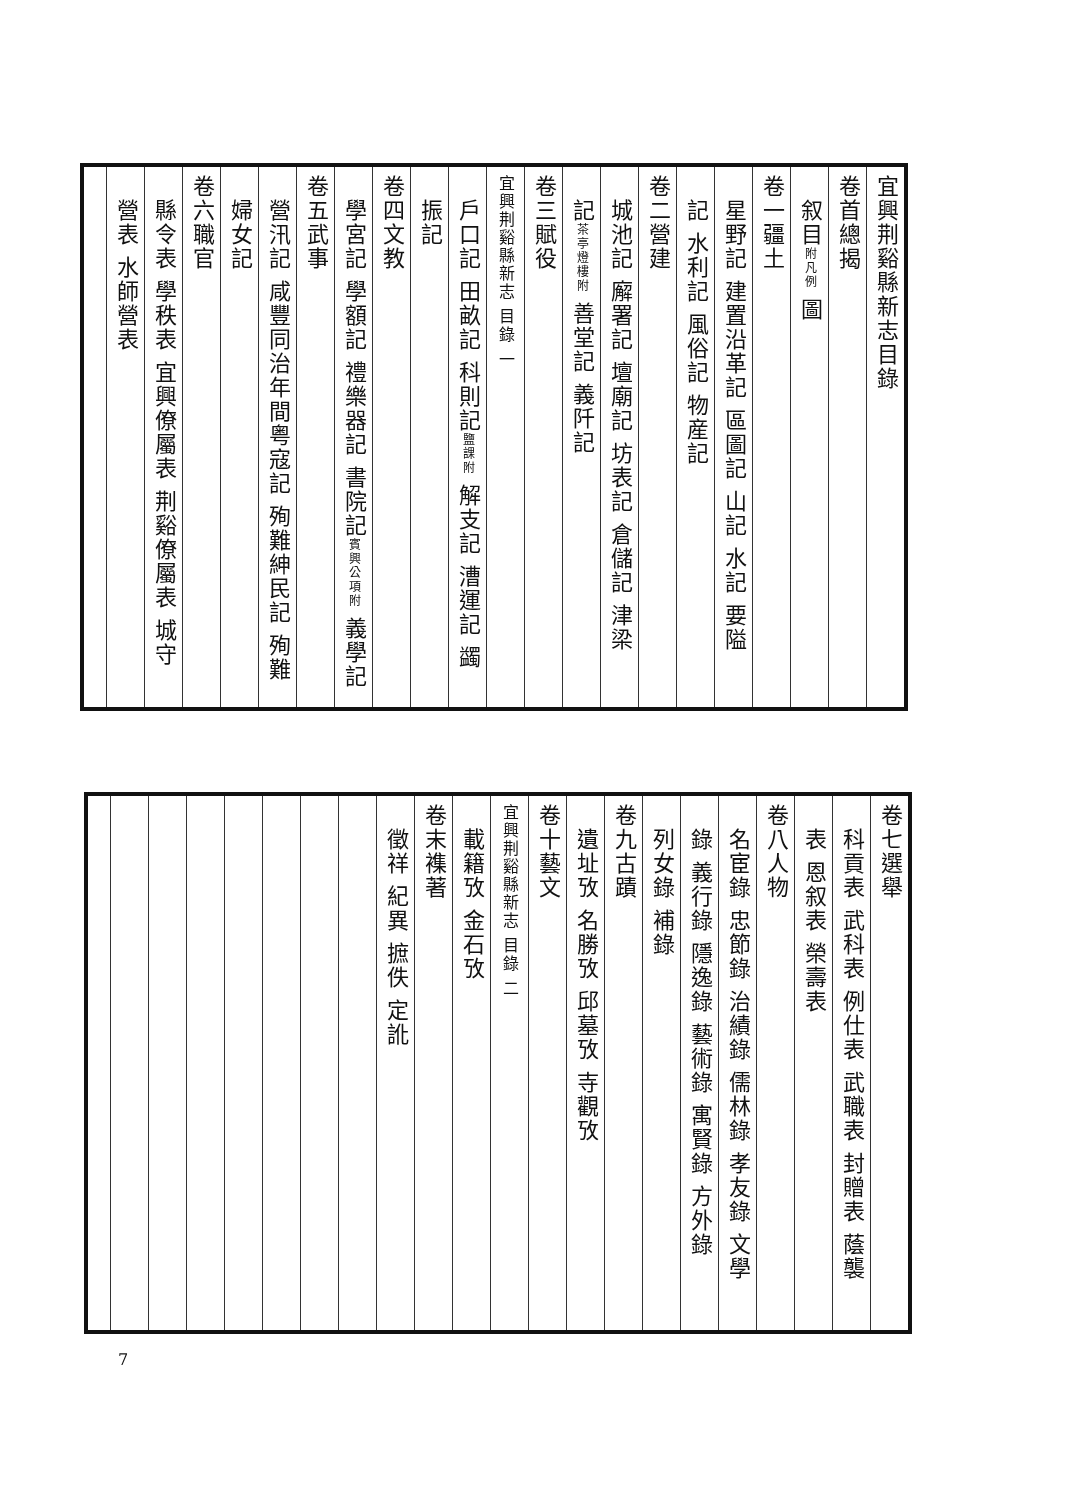宜興荆谿縣新志目錄
卷首總揭
　叙目附凡例 圖
卷一疆土
　星野記 建置沿革記 區圖記 山記 水記 要隘
　記 水利記 風俗記 物産記
卷二營建
　城池記 廨署記 壇廟記 坊表記 倉儲記 津梁
　記茶亭燈樓附 善堂記 義阡記
卷三賦役
宜興荆谿縣新志 目錄 一
　戶口記 田畝記 科則記鹽課附 解支記 漕運記 蠲
　振記
卷四文教
　學宮記 學額記 禮樂器記 書院記賓興公項附 義學記
卷五武事
　營汛記 咸豐同治年間粤寇記 殉難紳民記 殉難
　婦女記
卷六職官
　縣令表 學秩表 宜興僚屬表 荆谿僚屬表 城守
　營表 水師營表
卷七選舉
　科貢表 武科表 例仕表 武職表 封贈表 蔭襲
　表 恩叙表 榮壽表
卷八人物
　名宦錄 忠節錄 治績錄 儒林錄 孝友錄 文學
　錄 義行錄 隱逸錄 藝術錄 寓賢錄 方外錄
　列女錄 補錄
卷九古蹟
　遺址攷 名勝攷 邱墓攷 寺觀攷
卷十藝文
宜興荆谿縣新志 目錄 二
　載籍攷 金石攷
卷末襍著
　徵祥 紀異 摭佚 定訛
7